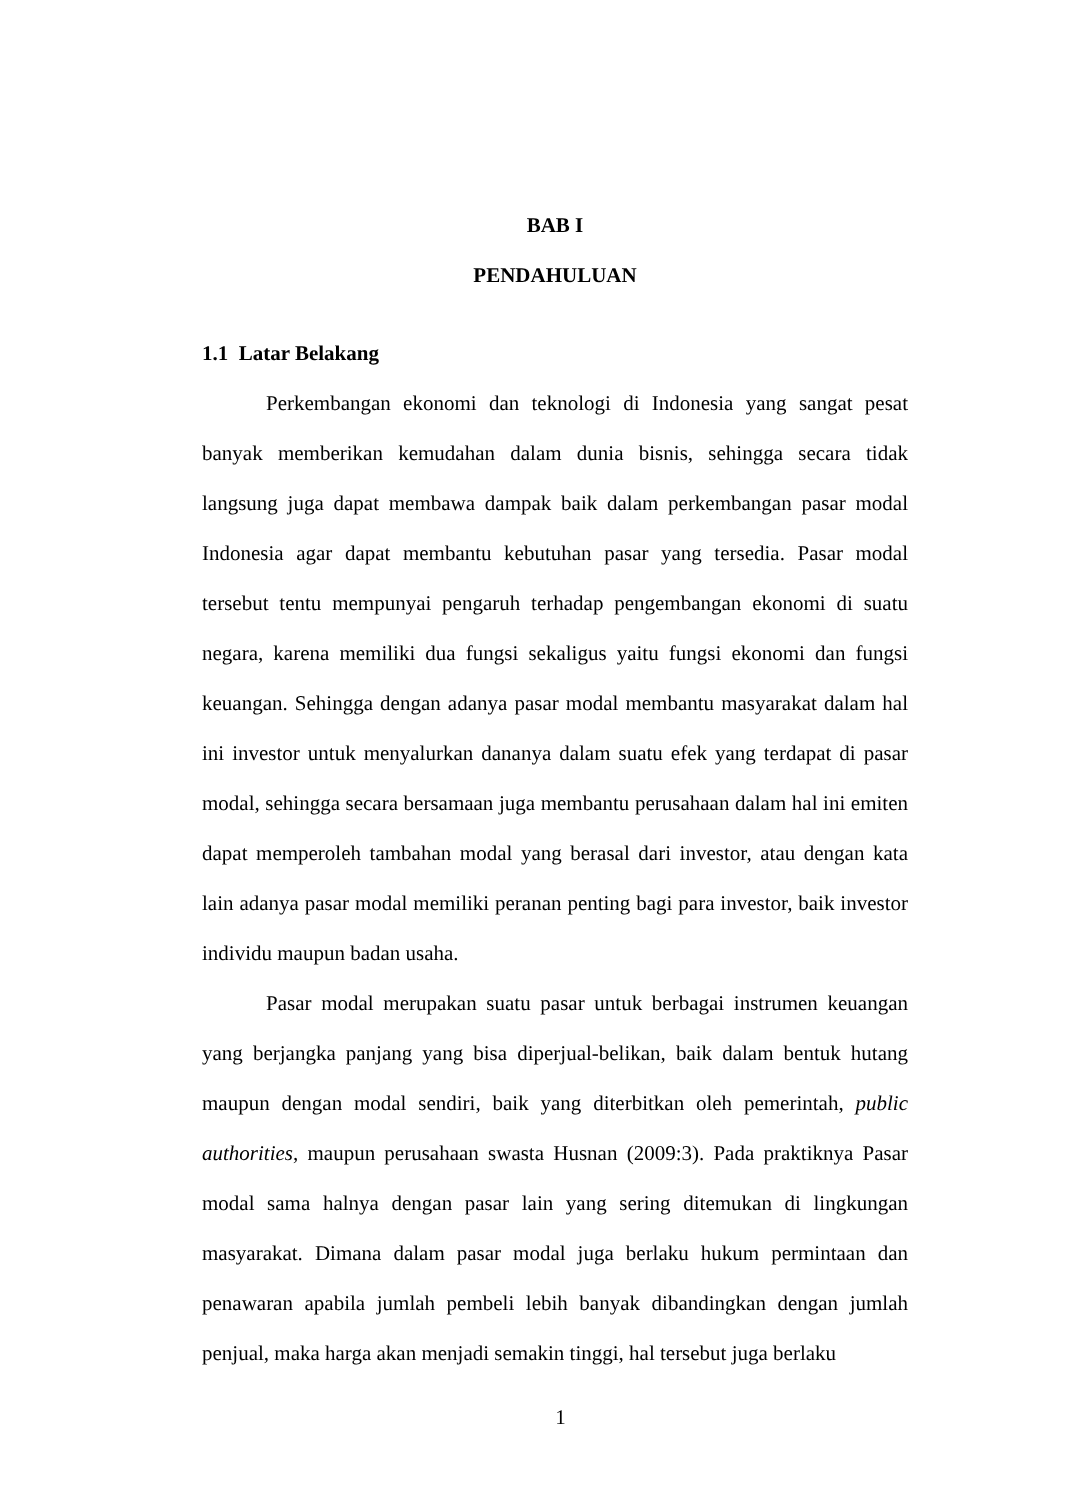BAB I
PENDAHULUAN
1.1 Latar Belakang
Perkembangan ekonomi dan teknologi di Indonesia yang sangat pesat banyak memberikan kemudahan dalam dunia bisnis, sehingga secara tidak langsung juga dapat membawa dampak baik dalam perkembangan pasar modal Indonesia agar dapat membantu kebutuhan pasar yang tersedia. Pasar modal tersebut tentu mempunyai pengaruh terhadap pengembangan ekonomi di suatu negara, karena memiliki dua fungsi sekaligus yaitu fungsi ekonomi dan fungsi keuangan. Sehingga dengan adanya pasar modal membantu masyarakat dalam hal ini investor untuk menyalurkan dananya dalam suatu efek yang terdapat di pasar modal, sehingga secara bersamaan juga membantu perusahaan dalam hal ini emiten dapat memperoleh tambahan modal yang berasal dari investor, atau dengan kata lain adanya pasar modal memiliki peranan penting bagi para investor, baik investor individu maupun badan usaha.
Pasar modal merupakan suatu pasar untuk berbagai instrumen keuangan yang berjangka panjang yang bisa diperjual-belikan, baik dalam bentuk hutang maupun dengan modal sendiri, baik yang diterbitkan oleh pemerintah, public authorities, maupun perusahaan swasta Husnan (2009:3). Pada praktiknya Pasar modal sama halnya dengan pasar lain yang sering ditemukan di lingkungan masyarakat. Dimana dalam pasar modal juga berlaku hukum permintaan dan penawaran apabila jumlah pembeli lebih banyak dibandingkan dengan jumlah penjual, maka harga akan menjadi semakin tinggi, hal tersebut juga berlaku
1